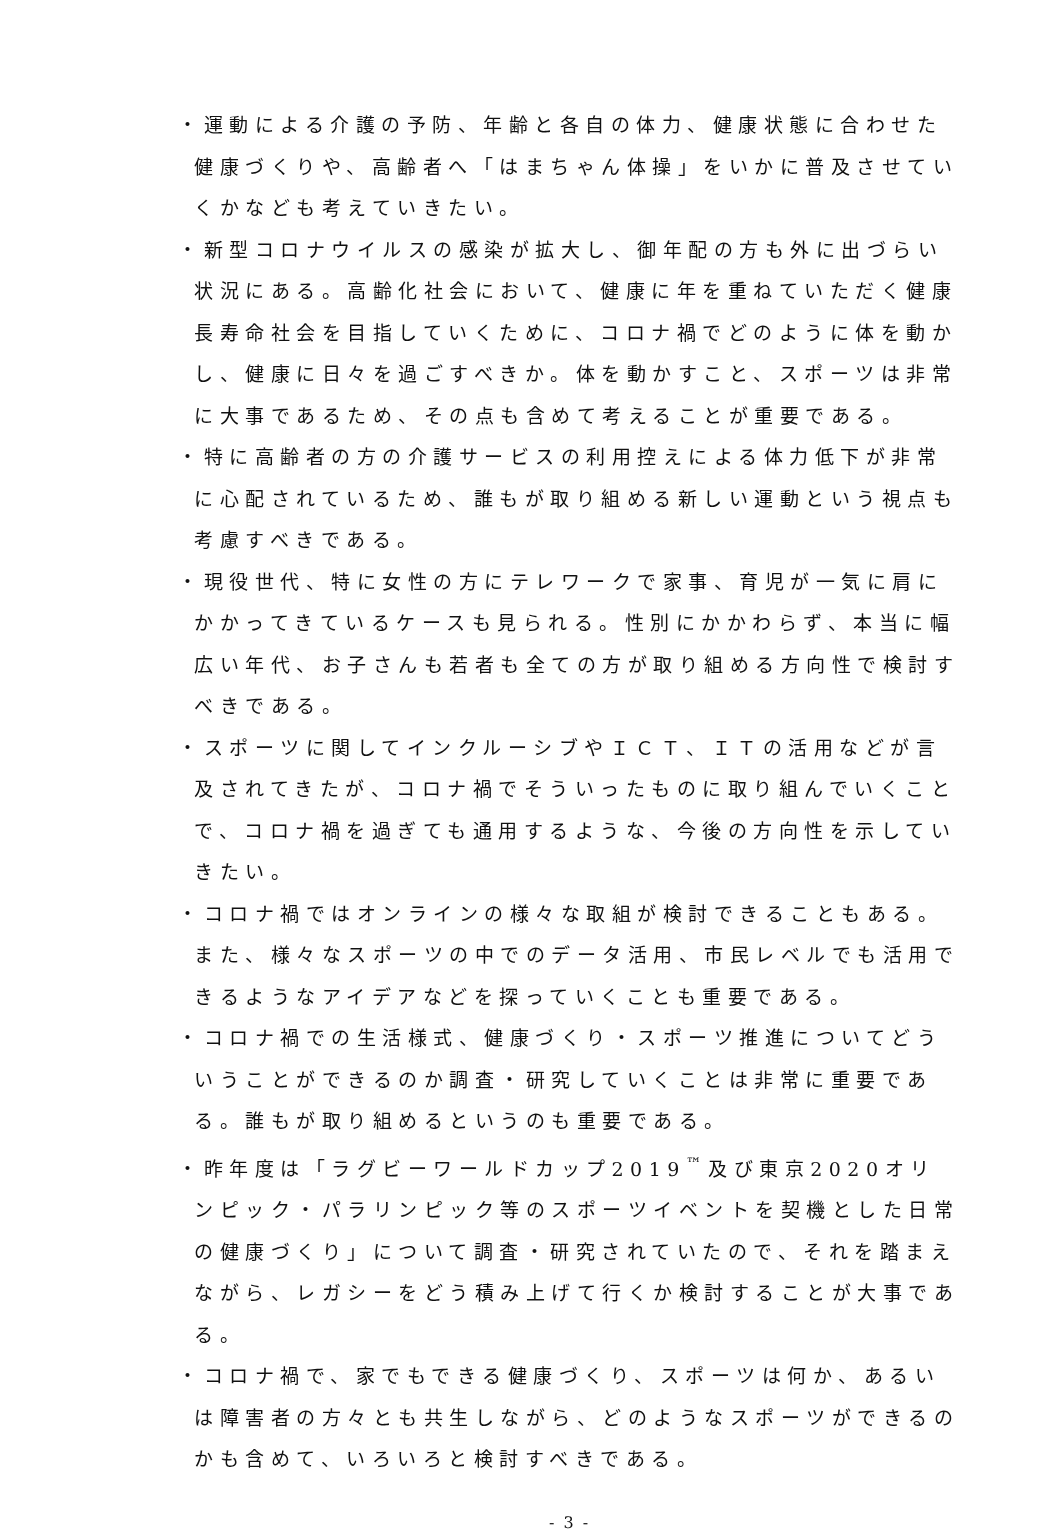・運動による介護の予防、年齢と各自の体力、健康状態に合わせた健康づくりや、高齢者へ「はまちゃん体操」をいかに普及させていくかなども考えていきたい。
・新型コロナウイルスの感染が拡大し、御年配の方も外に出づらい状況にある。高齢化社会において、健康に年を重ねていただく健康長寿命社会を目指していくために、コロナ禍でどのように体を動かし、健康に日々を過ごすべきか。体を動かすこと、スポーツは非常に大事であるため、その点も含めて考えることが重要である。
・特に高齢者の方の介護サービスの利用控えによる体力低下が非常に心配されているため、誰もが取り組める新しい運動という視点も考慮すべきである。
・現役世代、特に女性の方にテレワークで家事、育児が一気に肩にかかってきているケースも見られる。性別にかかわらず、本当に幅広い年代、お子さんも若者も全ての方が取り組める方向性で検討すべきである。
・スポーツに関してインクルーシブやＩＣＴ、ＩＴの活用などが言及されてきたが、コロナ禍でそういったものに取り組んでいくことで、コロナ禍を過ぎても通用するような、今後の方向性を示していきたい。
・コロナ禍ではオンラインの様々な取組が検討できることもある。また、様々なスポーツの中でのデータ活用、市民レベルでも活用できるようなアイデアなどを探っていくことも重要である。
・コロナ禍での生活様式、健康づくり・スポーツ推進についてどういうことができるのか調査・研究していくことは非常に重要である。誰もが取り組めるというのも重要である。
・昨年度は「ラグビーワールドカップ2019<sup>™</sup>及び東京2020オリンピック・パラリンピック等のスポーツイベントを契機とした日常の健康づくり」について調査・研究されていたので、それを踏まえながら、レガシーをどう積み上げて行くか検討することが大事である。
・コロナ禍で、家でもできる健康づくり、スポーツは何か、あるいは障害者の方々とも共生しながら、どのようなスポーツができるのかも含めて、いろいろと検討すべきである。
- 3 -